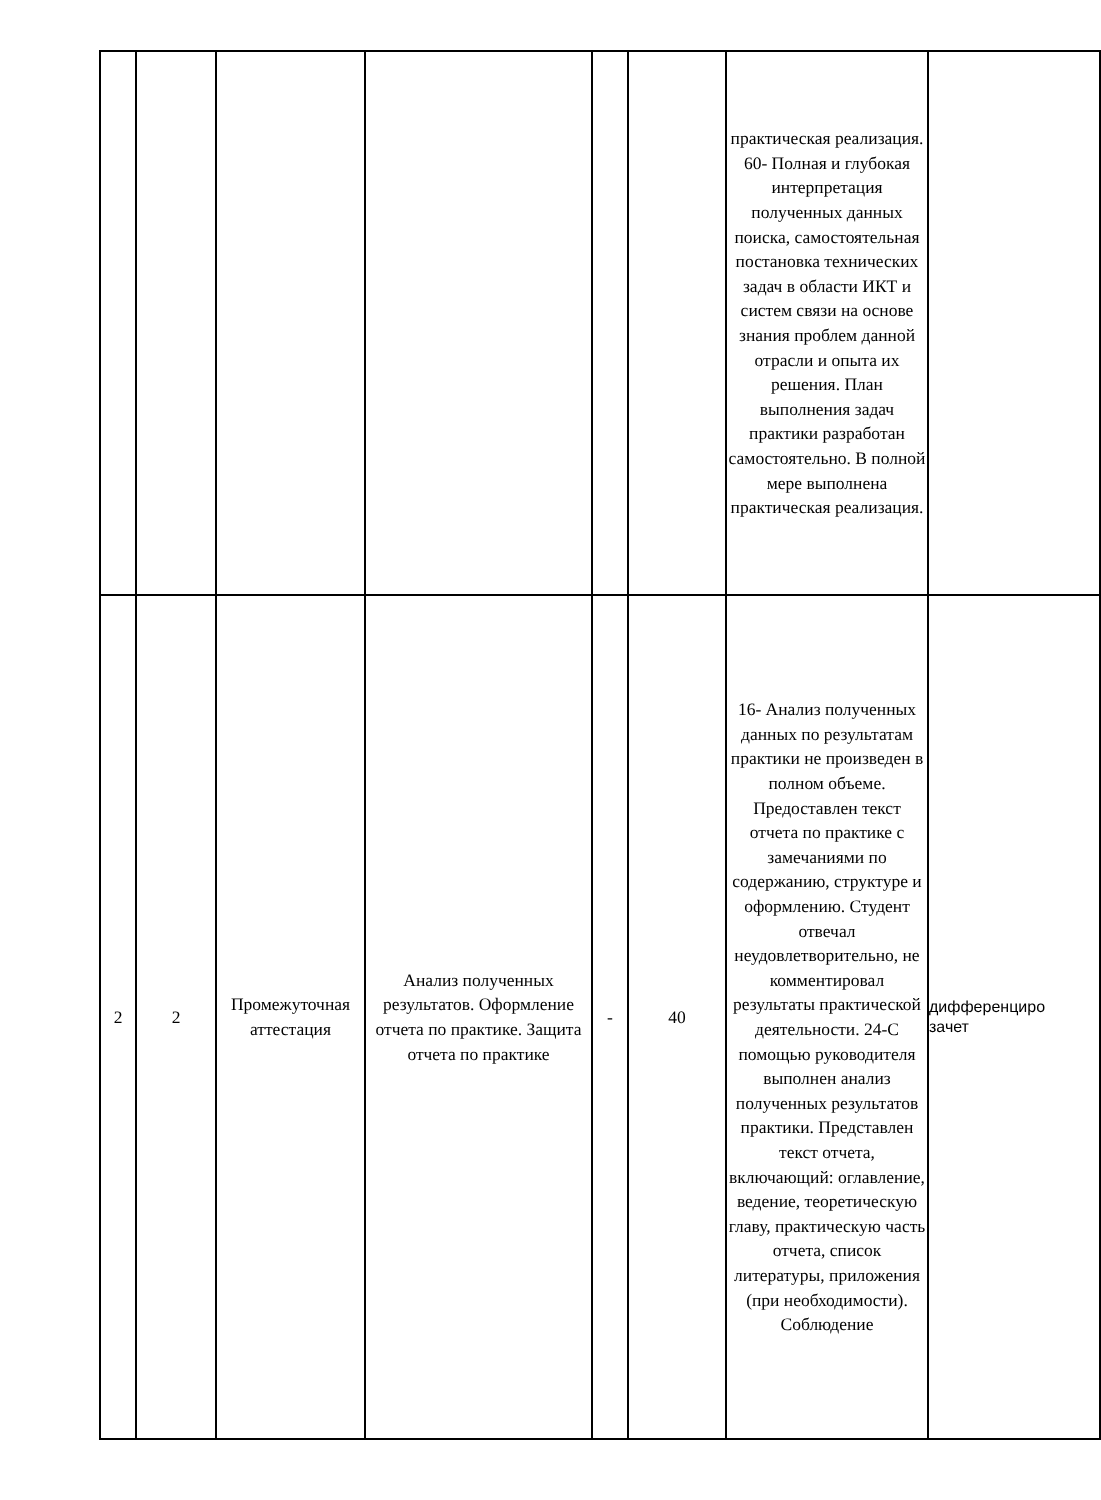| | | | | | | практическая реализация. 60- Полная и глубокая интерпретация полученных данных поиска, самостоятельная постановка технических задач в области ИКТ и систем связи на основе знания проблем данной отрасли и опыта их решения. План выполнения задач практики разработан самостоятельно. В полной мере выполнена практическая реализация. | |
| 2 | 2 | Промежуточная аттестация | Анализ полученных результатов. Оформление отчета по практике. Защита отчета по практике | - | 40 | 16- Анализ полученных данных по результатам практики не произведен в полном объеме. Предоставлен текст отчета по практике с замечаниями по содержанию, структуре и оформлению. Студент отвечал неудовлетворительно, не комментировал результаты практической деятельности. 24-С помощью руководителя выполнен анализ полученных результатов практики. Представлен текст отчета, включающий: оглавление, ведение, теоретическую главу, практическую часть отчета, список литературы, приложения (при необходимости). Соблюдение | дифференциро зачет |